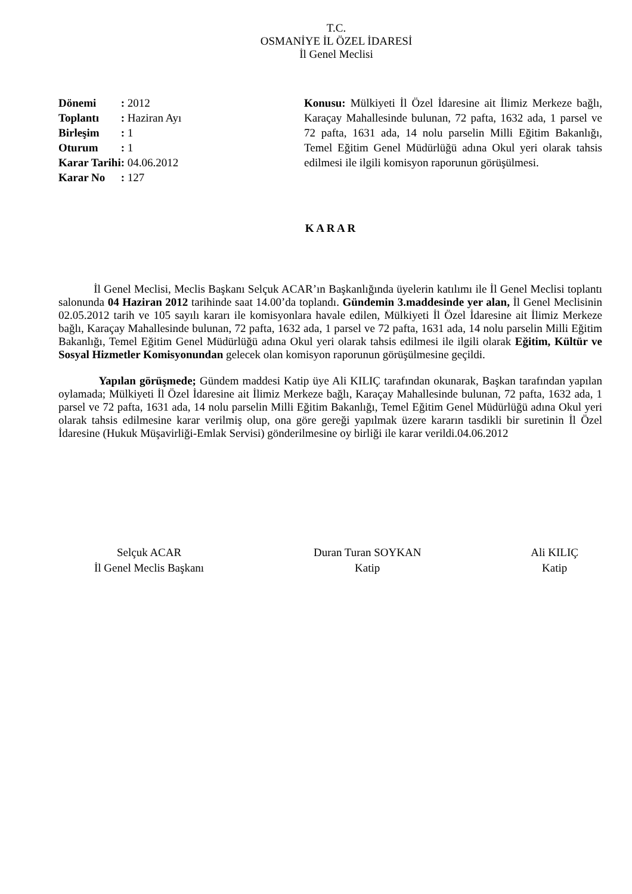T.C.
OSMANİYE İL ÖZEL İDARESİ
İl Genel Meclisi
| Dönemi | : 2012 |
| Toplantı | : Haziran Ayı |
| Birleşim | : 1 |
| Oturum | : 1 |
| Karar Tarihi | : 04.06.2012 |
| Karar No | : 127 |
Konusu: Mülkiyeti İl Özel İdaresine ait İlimiz Merkeze bağlı, Karaçay Mahallesinde bulunan, 72 pafta, 1632 ada, 1 parsel ve 72 pafta, 1631 ada, 14 nolu parselin Milli Eğitim Bakanlığı, Temel Eğitim Genel Müdürlüğü adına Okul yeri olarak tahsis edilmesi ile ilgili komisyon raporunun görüşülmesi.
K A R A R
İl Genel Meclisi, Meclis Başkanı Selçuk ACAR’ın Başkanlığında üyelerin katılımı ile İl Genel Meclisi toplantı salonunda 04 Haziran 2012 tarihinde saat 14.00’da toplandı. Gündemin 3.maddesinde yer alan, İl Genel Meclisinin 02.05.2012 tarih ve 105 sayılı kararı ile komisyonlara havale edilen, Mülkiyeti İl Özel İdaresine ait İlimiz Merkeze bağlı, Karaçay Mahallesinde bulunan, 72 pafta, 1632 ada, 1 parsel ve 72 pafta, 1631 ada, 14 nolu parselin Milli Eğitim Bakanlığı, Temel Eğitim Genel Müdürlüğü adına Okul yeri olarak tahsis edilmesi ile ilgili olarak Eğitim, Kültür ve Sosyal Hizmetler Komisyonundan gelecek olan komisyon raporunun görüşülmesine geçildi.
Yapılan görüşmede; Gündem maddesi Katip üye Ali KILIÇ tarafından okunarak, Başkan tarafından yapılan oylamada; Mülkiyeti İl Özel İdaresine ait İlimiz Merkeze bağlı, Karaçay Mahallesinde bulunan, 72 pafta, 1632 ada, 1 parsel ve 72 pafta, 1631 ada, 14 nolu parselin Milli Eğitim Bakanlığı, Temel Eğitim Genel Müdürlüğü adına Okul yeri olarak tahsis edilmesine karar verilmiş olup, ona göre gereği yapılmak üzere kararın tasdikli bir suretinin İl Özel İdaresine (Hukuk Müşavirliği-Emlak Servisi) gönderilmesine oy birliği ile karar verildi.04.06.2012
Selçuk ACAR
İl Genel Meclis Başkanı
Duran Turan SOYKAN
Katip
Ali KILIÇ
Katip